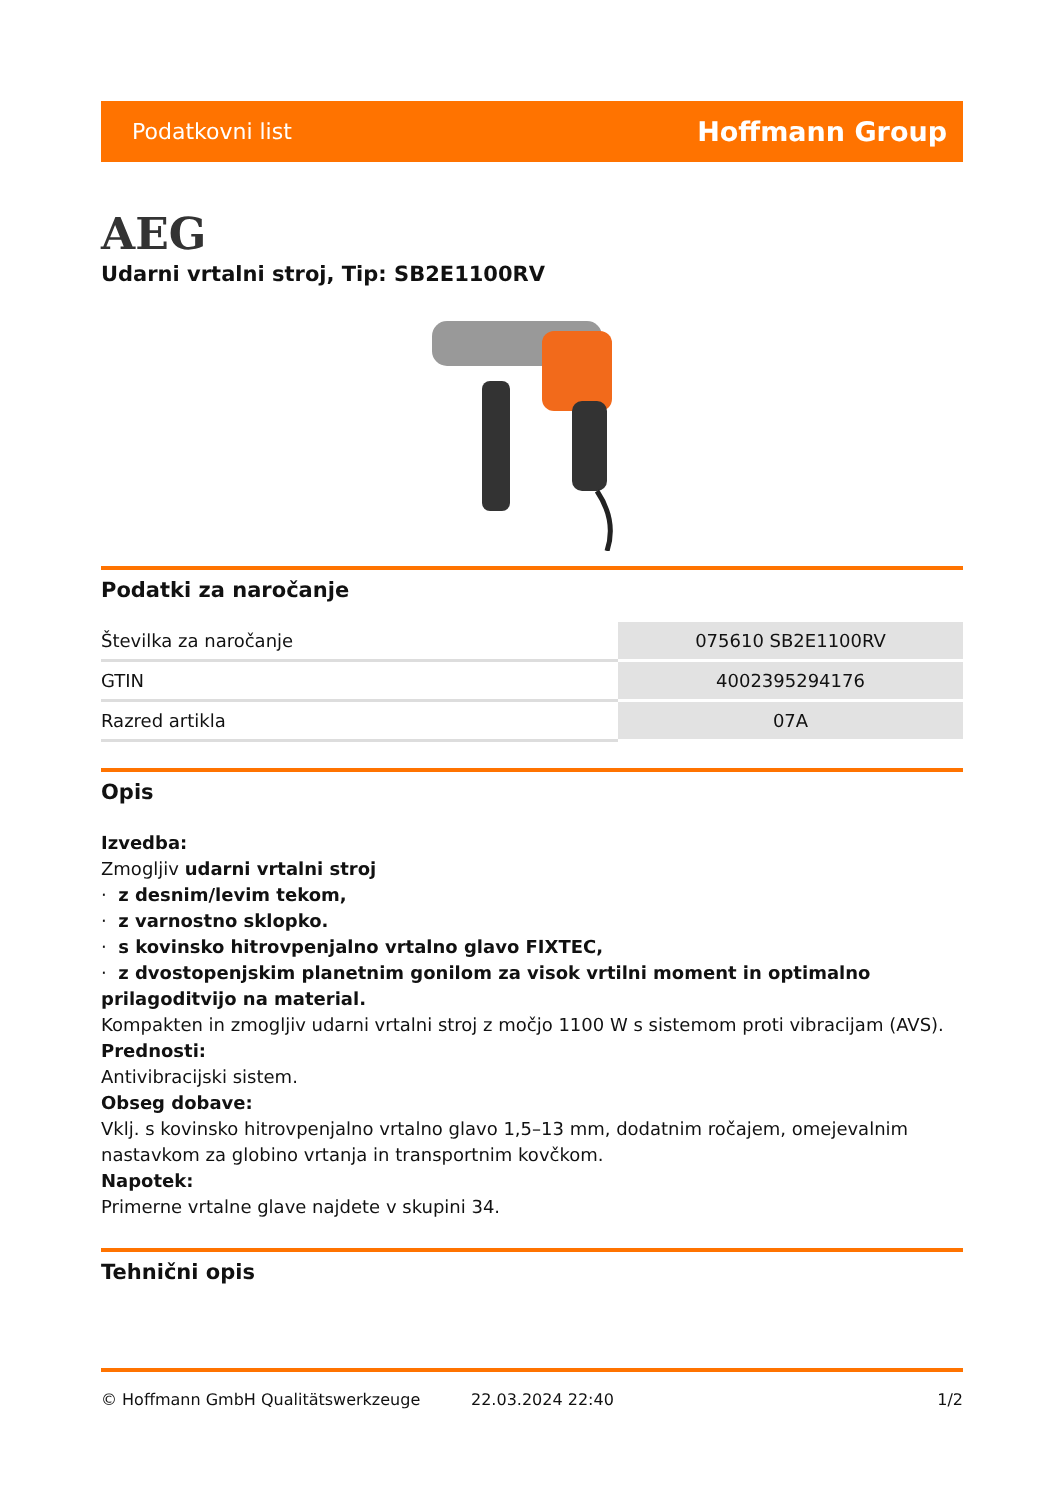Podatkovni list Hoffmann Group
AEG
Udarni vrtalni stroj, Tip: SB2E1100RV
Podatki za naročanje
| Številka za naročanje | 075610 SB2E1100RV |
| GTIN | 4002395294176 |
| Razred artikla | 07A |
Opis
Izvedba:
Zmogljiv udarni vrtalni stroj
· z desnim/levim tekom,
· z varnostno sklopko.
· s kovinsko hitrovpenjalno vrtalno glavo FIXTEC,
· z dvostopenjskim planetnim gonilom za visok vrtilni moment in optimalno prilagoditvijo na material.
Kompakten in zmogljiv udarni vrtalni stroj z močjo 1100 W s sistemom proti vibracijam (AVS).
Prednosti:
Antivibracijski sistem.
Obseg dobave:
Vklj. s kovinsko hitrovpenjalno vrtalno glavo 1,5–13 mm, dodatnim ročajem, omejevalnim nastavkom za globino vrtanja in transportnim kovčkom.
Napotek:
Primerne vrtalne glave najdete v skupini 34.
Tehnični opis
© Hoffmann GmbH Qualitätswerkzeuge 22.03.2024 22:40 1/2